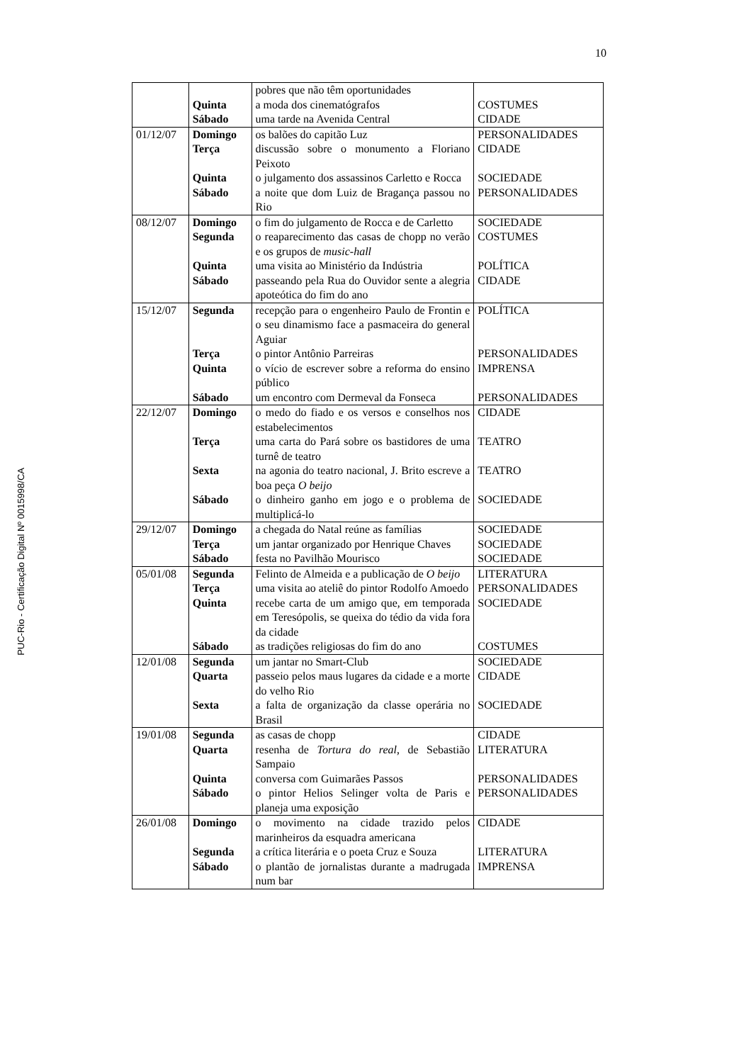10
PUC-Rio - Certificação Digital Nº 0015998/CA
| | | pobres que não têm oportunidades | |
| | Quinta | a moda dos cinematógrafos | COSTUMES |
| | Sábado | uma tarde na Avenida Central | CIDADE |
| 01/12/07 | Domingo | os balões do capitão Luz | PERSONALIDADES |
| | Terça | discussão sobre o monumento a Floriano Peixoto | CIDADE |
| | Quinta | o julgamento dos assassinos Carletto e Rocca | SOCIEDADE |
| | Sábado | a noite que dom Luiz de Bragança passou no Rio | PERSONALIDADES |
| 08/12/07 | Domingo | o fim do julgamento de Rocca e de Carletto | SOCIEDADE |
| | Segunda | o reaparecimento das casas de chopp no verão e os grupos de music-hall | COSTUMES |
| | Quinta | uma visita ao Ministério da Indústria | POLÍTICA |
| | Sábado | passeando pela Rua do Ouvidor sente a alegria apoteótica do fim do ano | CIDADE |
| 15/12/07 | Segunda | recepção para o engenheiro Paulo de Frontin e o seu dinamismo face a pasmaceira do general Aguiar | POLÍTICA |
| | Terça | o pintor Antônio Parreiras | PERSONALIDADES |
| | Quinta | o vício de escrever sobre a reforma do ensino público | IMPRENSA |
| | Sábado | um encontro com Dermeval da Fonseca | PERSONALIDADES |
| 22/12/07 | Domingo | o medo do fiado e os versos e conselhos nos estabelecimentos | CIDADE |
| | Terça | uma carta do Pará sobre os bastidores de uma turnê de teatro | TEATRO |
| | Sexta | na agonia do teatro nacional, J. Brito escreve a boa peça O beijo | TEATRO |
| | Sábado | o dinheiro ganho em jogo e o problema de multiplicá-lo | SOCIEDADE |
| 29/12/07 | Domingo | a chegada do Natal reúne as famílias | SOCIEDADE |
| | Terça | um jantar organizado por Henrique Chaves | SOCIEDADE |
| | Sábado | festa no Pavilhão Mourisco | SOCIEDADE |
| 05/01/08 | Segunda | Felinto de Almeida e a publicação de O beijo | LITERATURA |
| | Terça | uma visita ao ateliê do pintor Rodolfo Amoedo | PERSONALIDADES |
| | Quinta | recebe carta de um amigo que, em temporada em Teresópolis, se queixa do tédio da vida fora da cidade | SOCIEDADE |
| | Sábado | as tradições religiosas do fim do ano | COSTUMES |
| 12/01/08 | Segunda | um jantar no Smart-Club | SOCIEDADE |
| | Quarta | passeio pelos maus lugares da cidade e a morte do velho Rio | CIDADE |
| | Sexta | a falta de organização da classe operária no Brasil | SOCIEDADE |
| 19/01/08 | Segunda | as casas de chopp | CIDADE |
| | Quarta | resenha de Tortura do real , de Sebastião Sampaio | LITERATURA |
| | Quinta | conversa com Guimarães Passos | PERSONALIDADES |
| | Sábado | o pintor Helios Selinger volta de Paris e planeja uma exposição | PERSONALIDADES |
| 26/01/08 | Domingo | o movimento na cidade trazido pelos marinheiros da esquadra americana | CIDADE |
| | Segunda | a crítica literária e o poeta Cruz e Souza | LITERATURA |
| | Sábado | o plantão de jornalistas durante a madrugada num bar | IMPRENSA |